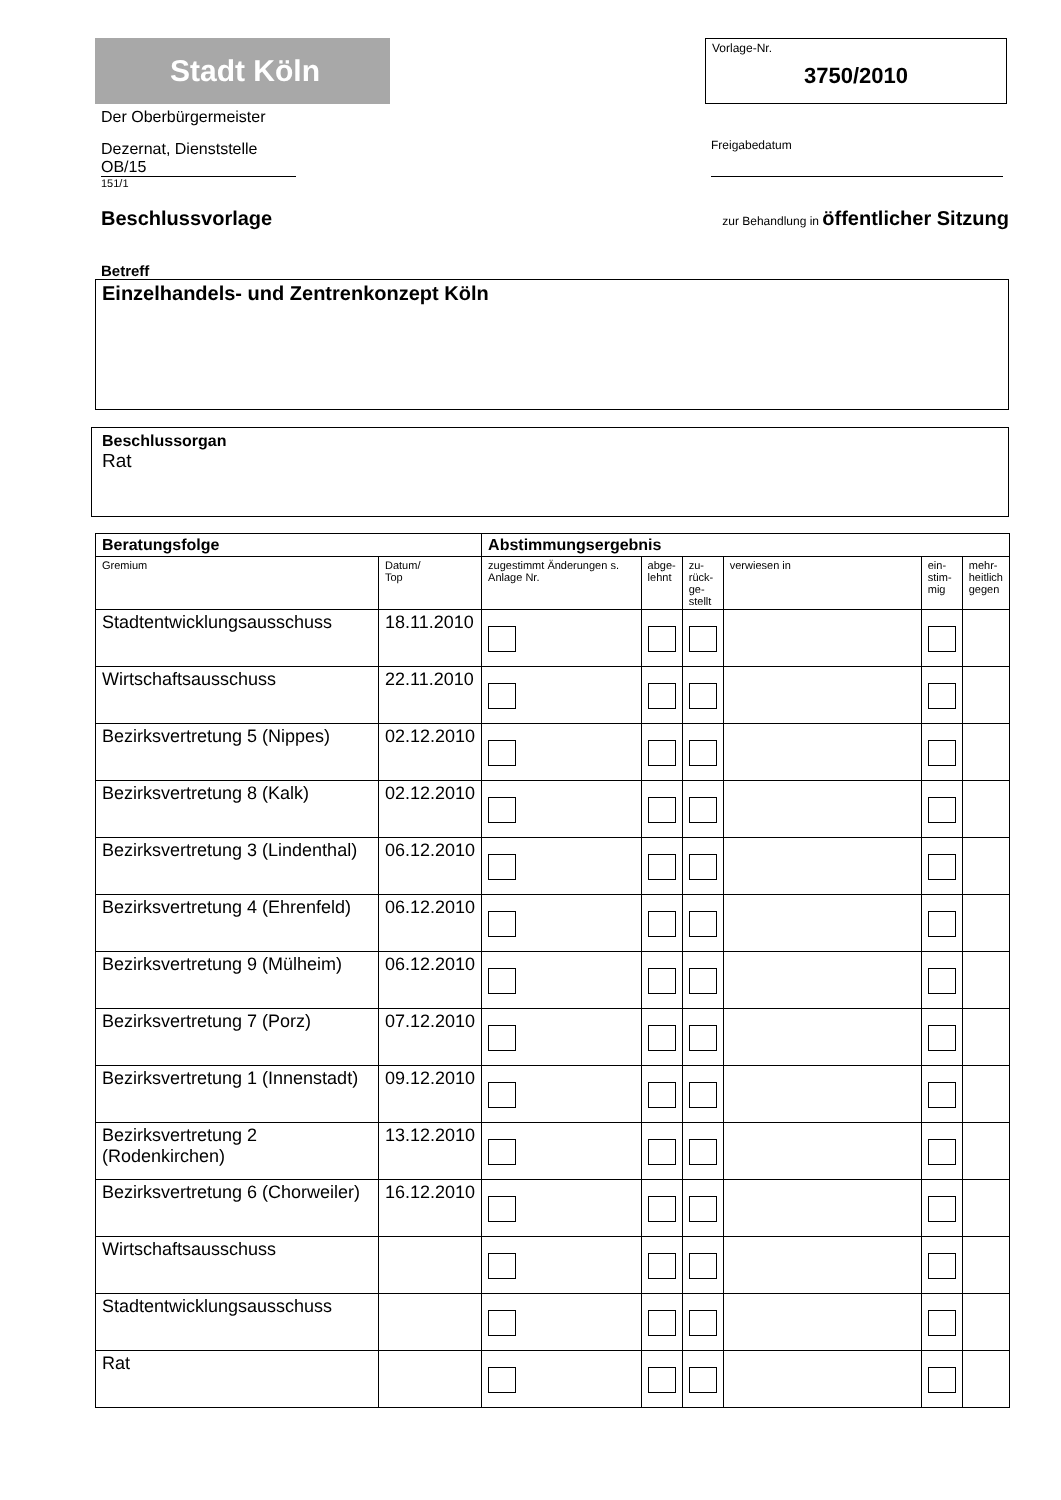Stadt Köln
Der Oberbürgermeister
Dezernat, Dienststelle
OB/15
151/1
Vorlage-Nr.
3750/2010
Freigabedatum
Beschlussvorlage zur Behandlung in öffentlicher Sitzung
Betreff
Einzelhandels- und Zentrenkonzept Köln
Beschlussorgan
Rat
| Beratungsfolge | | Abstimmungsergebnis | | | | | |
| --- | --- | --- | --- | --- | --- | --- | --- |
| Gremium | Datum/ Top | zugestimmt Änderungen s. Anlage Nr. | abge- lehnt | zu- rück- ge- stellt | verwiesen in | ein- stim- mig | mehr- heitlich gegen |
| Stadtentwicklungsausschuss | 18.11.2010 | | | | | | |
| Wirtschaftsausschuss | 22.11.2010 | | | | | | |
| Bezirksvertretung 5 (Nippes) | 02.12.2010 | | | | | | |
| Bezirksvertretung 8 (Kalk) | 02.12.2010 | | | | | | |
| Bezirksvertretung 3 (Lindenthal) | 06.12.2010 | | | | | | |
| Bezirksvertretung 4 (Ehrenfeld) | 06.12.2010 | | | | | | |
| Bezirksvertretung 9 (Mülheim) | 06.12.2010 | | | | | | |
| Bezirksvertretung 7 (Porz) | 07.12.2010 | | | | | | |
| Bezirksvertretung 1 (Innenstadt) | 09.12.2010 | | | | | | |
| Bezirksvertretung 2 (Rodenkirchen) | 13.12.2010 | | | | | | |
| Bezirksvertretung 6 (Chorweiler) | 16.12.2010 | | | | | | |
| Wirtschaftsausschuss | | | | | | | |
| Stadtentwicklungsausschuss | | | | | | | |
| Rat | | | | | | | |